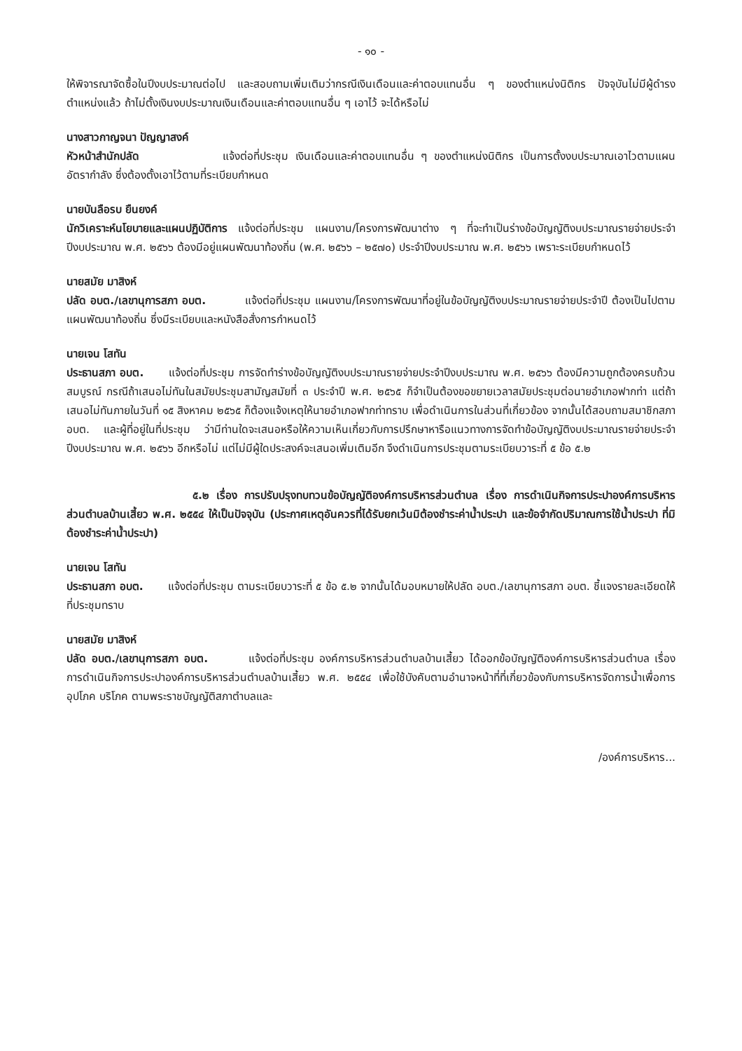- ๑๐ -
ให้พิจารณาจัดซื้อในปีงบประมาณต่อไป และสอบถามเพิ่มเติมว่ากรณีเงินเดือนและค่าตอบแทนอื่น ๆ ของตำแหน่งนิติกร ปัจจุบันไม่มีผู้ดำรงตำแหน่งแล้ว ถ้าไม่ตั้งเงินงบประมาณเงินเดือนและค่าตอบแทนอื่น ๆ เอาไว้ จะได้หรือไม่
นางสาวกาญจนา ปัญญาสงค์
หัวหน้าสำนักปลัด แจ้งต่อที่ประชุม เงินเดือนและค่าตอบแทนอื่น ๆ ของตำแหน่งนิติกร เป็นการตั้งงบประมาณเอาไวตามแผนอัตรากำลัง ซึ่งต้องตั้งเอาไว้ตามที่ระเบียบกำหนด
นายบันลือรบ ยืนยงค์
นักวิเคราะห์นโยบายและแผนปฏิบัติการ แจ้งต่อที่ประชุม แผนงาน/โครงการพัฒนาต่าง ๆ ที่จะทำเป็นร่างข้อบัญญัติงบประมาณรายจ่ายประจำปีงบประมาณ พ.ศ. ๒๕๖๖ ต้องมีอยู่แผนพัฒนาท้องถิ่น (พ.ศ. ๒๕๖๖ – ๒๕๗๐) ประจำปีงบประมาณ พ.ศ. ๒๕๖๖ เพราะระเบียบกำหนดไว้
นายสมัย มาสิงห์
ปลัด อบต./เลขานุการสภา อบต. แจ้งต่อที่ประชุม แผนงาน/โครงการพัฒนาที่อยู่ในข้อบัญญัติงบประมาณรายจ่ายประจำปี ต้องเป็นไปตามแผนพัฒนาท้องถิ่น ซึ่งมีระเบียบและหนังสือสั่งการกำหนดไว้
นายเจน โสทัน
ประธานสภา อบต. แจ้งต่อที่ประชุม การจัดทำร่างข้อบัญญัติงบประมาณรายจ่ายประจำปีงบประมาณ พ.ศ. ๒๕๖๖ ต้องมีความถูกต้องครบถ้วนสมบูรณ์ กรณีถ้าเสนอไม่ทันในสมัยประชุมสามัญสมัยที่ ๓ ประจำปี พ.ศ. ๒๕๖๕ ก็จำเป็นต้องขอขยายเวลาสมัยประชุมต่อนายอำเภอฟากท่า แต่ถ้าเสนอไม่ทันภายในวันที่ ๑๕ สิงหาคม ๒๕๖๕ ก็ต้องแจ้งเหตุให้นายอำเภอฟากท่าทราบ เพื่อดำเนินการในส่วนที่เกี่ยวข้อง จากนั้นได้สอบถามสมาชิกสภา อบต. และผู้ที่อยู่ในที่ประชุม ว่ามีท่านใดจะเสนอหรือให้ความเห็นเกี่ยวกับการปรึกษาหารือแนวทางการจัดทำข้อบัญญัติงบประมาณรายจ่ายประจำปีงบประมาณ พ.ศ. ๒๕๖๖ อีกหรือไม่ แต่ไม่มีผู้ใดประสงค์จะเสนอเพิ่มเติมอีก จึงดำเนินการประชุมตามระเบียบวาระที่ ๕ ข้อ ๕.๒
๕.๒ เรื่อง การปรับปรุงทบทวนข้อบัญญัติองค์การบริหารส่วนตำบล เรื่อง การดำเนินกิจการประปาองค์การบริหารส่วนตำบลบ้านเสี้ยว พ.ศ. ๒๕๕๔ ให้เป็นปัจจุบัน (ประกาศเหตุอันควรที่ได้รับยกเว้นมิต้องชำระค่าน้ำประปา และข้อจำกัดปริมาณการใช้น้ำประปา ที่มิต้องชำระค่าน้ำประปา)
นายเจน โสทัน
ประธานสภา อบต. แจ้งต่อที่ประชุม ตามระเบียบวาระที่ ๕ ข้อ ๕.๒ จากนั้นได้มอบหมายให้ปลัด อบต./เลขานุการสภา อบต. ชี้แจงรายละเอียดให้ที่ประชุมทราบ
นายสมัย มาสิงห์
ปลัด อบต./เลขานุการสภา อบต. แจ้งต่อที่ประชุม องค์การบริหารส่วนตำบลบ้านเสี้ยว ได้ออกข้อบัญญัติองค์การบริหารส่วนตำบล เรื่อง การดำเนินกิจการประปาองค์การบริหารส่วนตำบลบ้านเสี้ยว พ.ศ. ๒๕๕๔ เพื่อใช้บังคับตามอำนาจหน้าที่ที่เกี่ยวข้องกับการบริหารจัดการน้ำเพื่อการอุปโภค บริโภค ตามพระราชบัญญัติสภาตำบลและ
/องค์การบริหาร...